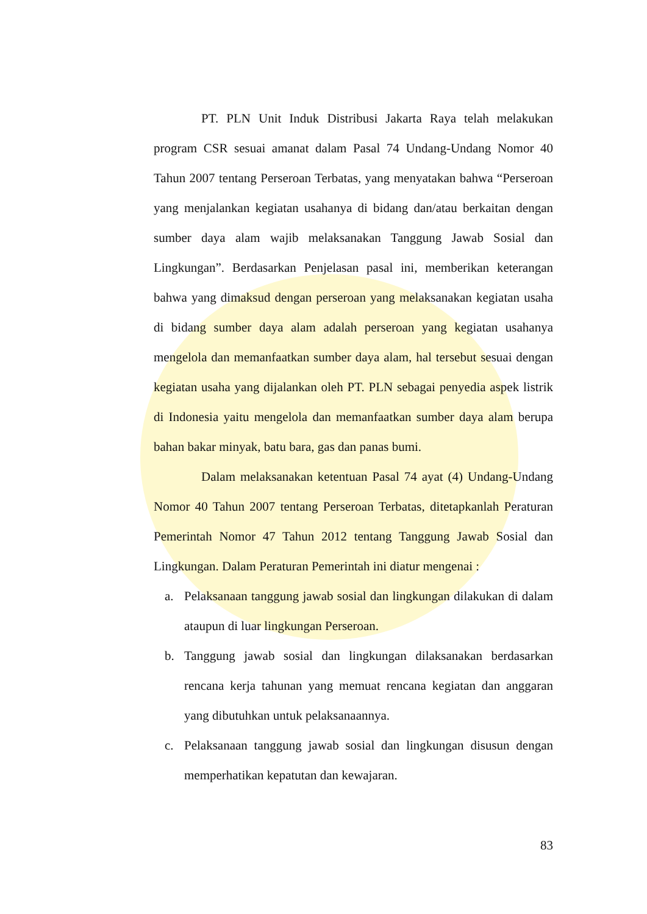PT. PLN Unit Induk Distribusi Jakarta Raya telah melakukan program CSR sesuai amanat dalam Pasal 74 Undang-Undang Nomor 40 Tahun 2007 tentang Perseroan Terbatas, yang menyatakan bahwa “Perseroan yang menjalankan kegiatan usahanya di bidang dan/atau berkaitan dengan sumber daya alam wajib melaksanakan Tanggung Jawab Sosial dan Lingkungan”. Berdasarkan Penjelasan pasal ini, memberikan keterangan bahwa yang dimaksud dengan perseroan yang melaksanakan kegiatan usaha di bidang sumber daya alam adalah perseroan yang kegiatan usahanya mengelola dan memanfaatkan sumber daya alam, hal tersebut sesuai dengan kegiatan usaha yang dijalankan oleh PT. PLN sebagai penyedia aspek listrik di Indonesia yaitu mengelola dan memanfaatkan sumber daya alam berupa bahan bakar minyak, batu bara, gas dan panas bumi.
Dalam melaksanakan ketentuan Pasal 74 ayat (4) Undang-Undang Nomor 40 Tahun 2007 tentang Perseroan Terbatas, ditetapkanlah Peraturan Pemerintah Nomor 47 Tahun 2012 tentang Tanggung Jawab Sosial dan Lingkungan. Dalam Peraturan Pemerintah ini diatur mengenai :
a. Pelaksanaan tanggung jawab sosial dan lingkungan dilakukan di dalam ataupun di luar lingkungan Perseroan.
b. Tanggung jawab sosial dan lingkungan dilaksanakan berdasarkan rencana kerja tahunan yang memuat rencana kegiatan dan anggaran yang dibutuhkan untuk pelaksanaannya.
c. Pelaksanaan tanggung jawab sosial dan lingkungan disusun dengan memperhatikan kepatutan dan kewajaran.
83